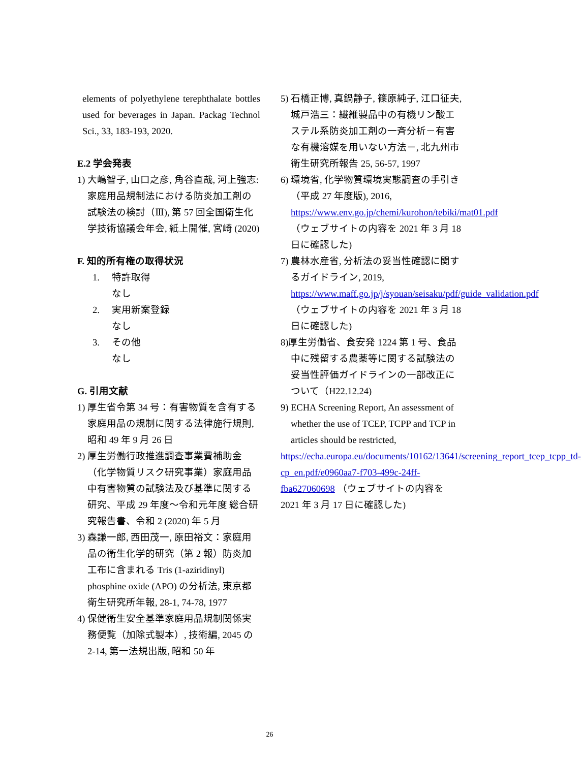elements of polyethylene terephthalate bottles used for beverages in Japan. Packag Technol Sci., 33, 183-193, 2020.
E.2 学会発表
1) 大嶋智子, 山口之彦, 角谷直哉, 河上強志: 家庭用品規制法における防炎加工剤の試験法の検討（Ⅲ), 第 57 回全国衛生化学技術協議会年会, 紙上開催, 宮崎 (2020)
F. 知的所有権の取得状況
1. 特許取得
なし
2. 実用新案登録
なし
3. その他
なし
G. 引用文献
1) 厚生省令第 34 号：有害物質を含有する家庭用品の規制に関する法律施行規則, 昭和 49 年 9 月 26 日
2) 厚生労働行政推進調査事業費補助金（化学物質リスク研究事業）家庭用品中有害物質の試験法及び基準に関する研究、平成 29 年度～令和元年度 総合研究報告書、令和 2 (2020) 年 5 月
3) 森謙一郎, 西田茂一, 原田裕文：家庭用品の衛生化学的研究（第 2 報）防炎加工布に含まれる Tris (1-aziridinyl) phosphine oxide (APO) の分析法, 東京都衛生研究所年報, 28-1, 74-78, 1977
4) 保健衛生安全基準家庭用品規制関係実務便覧（加除式製本）, 技術編, 2045 の 2-14, 第一法規出版, 昭和 50 年
5) 石橋正博, 真鍋静子, 篠原純子, 江口征夫, 城戸浩三：繊維製品中の有機リン酸エステル系防炎加工剤の一斉分析－有害な有機溶媒を用いない方法－, 北九州市衛生研究所報告 25, 56-57, 1997
6) 環境省, 化学物質環境実態調査の手引き（平成 27 年度版), 2016, https://www.env.go.jp/chemi/kurohon/tebiki/mat01.pdf （ウェブサイトの内容を 2021 年 3 月 18 日に確認した)
7) 農林水産省, 分析法の妥当性確認に関するガイドライン, 2019, https://www.maff.go.jp/j/syouan/seisaku/pdf/guide_validation.pdf （ウェブサイトの内容を 2021 年 3 月 18 日に確認した)
8)厚生労働省、食安発 1224 第 1 号、食品中に残留する農薬等に関する試験法の妥当性評価ガイドラインの一部改正について（H22.12.24)
9) ECHA Screening Report, An assessment of whether the use of TCEP, TCPP and TCP in articles should be restricted,
https://echa.europa.eu/documents/10162/13641/screening_report_tcep_tcpp_td-cp_en.pdf/e0960aa7-f703-499c-24ff-fba627060698 （ウェブサイトの内容を 2021 年 3 月 17 日に確認した)
26